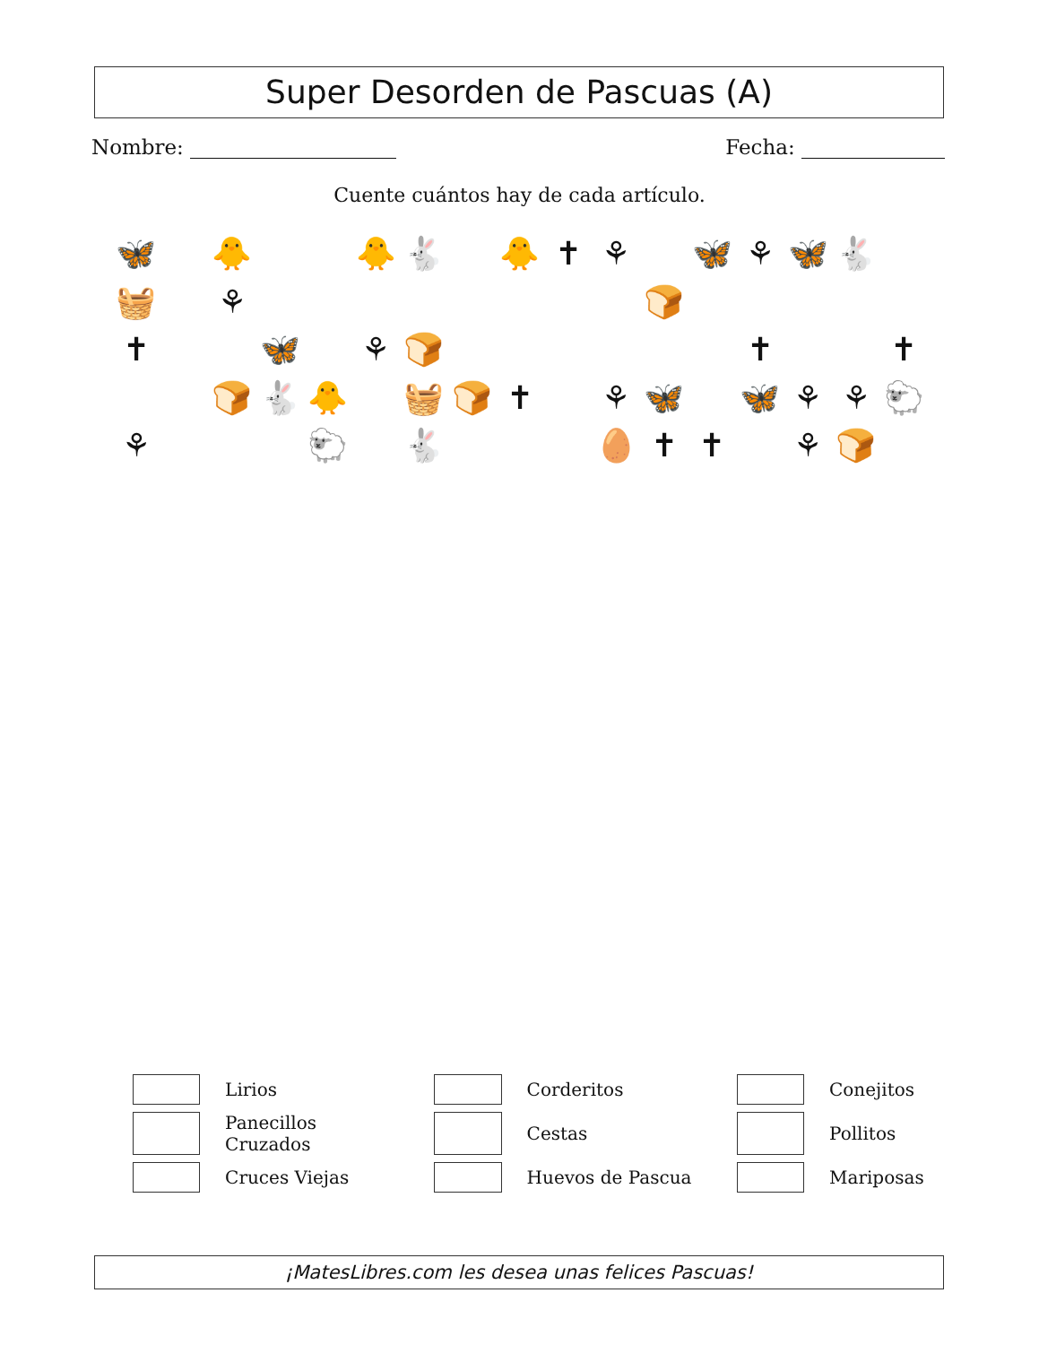Super Desorden de Pascuas (A)
Nombre: Fecha:
Cuente cuántos hay de cada artículo.
🦋 🐥 🐥 🐇 🐥 ✝ ⚘ 🦋 ⚘ 🦋 🐇 🧺 ⚘ 🍞 ✝ 🦋 ⚘ 🍞 ✝ ✝ 🍞 🐇 🐥 🧺 🍞 ✝ ⚘ 🦋 🦋 ⚘ ⚘ 🐑 ⚘ 🐑 🐇 🥚 ✝ ✝ ⚘ 🍞
| | Lirios | | Corderitos | | Conejitos |
| | Panecillos Cruzados | | Cestas | | Pollitos |
| | Cruces Viejas | | Huevos de Pascua | | Mariposas |
¡MatesLibres.com les desea unas felices Pascuas!